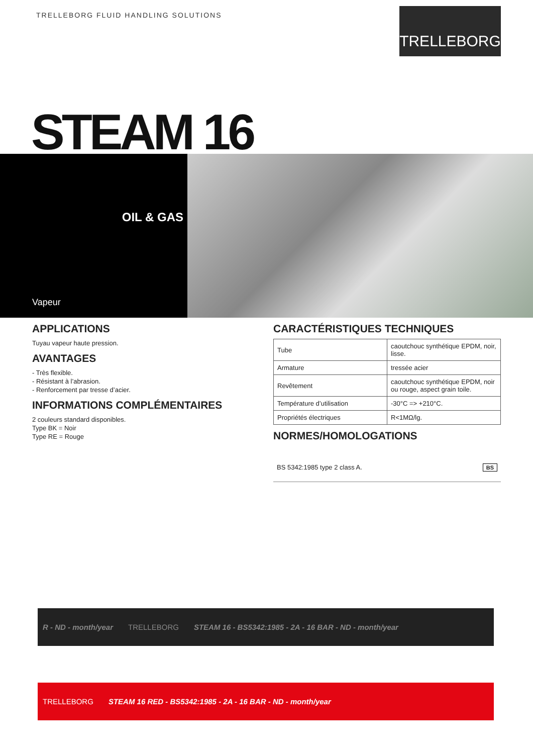TRELLEBORG FLUID HANDLING SOLUTIONS
TRELLEBORG
STEAM 16
OIL & GAS
Vapeur
APPLICATIONS
Tuyau vapeur haute pression.
AVANTAGES
- Très flexible.
- Résistant à l’abrasion.
- Renforcement par tresse d’acier.
INFORMATIONS COMPLÉMENTAIRES
2 couleurs standard disponibles.
Type BK = Noir
Type RE = Rouge
CARACTÉRISTIQUES TECHNIQUES
| Tube | caoutchouc synthétique EPDM, noir, lisse. |
| Armature | tressée acier |
| Revêtement | caoutchouc synthétique EPDM, noir ou rouge, aspect grain toile. |
| Température d’utilisation | -30°C => +210°C. |
| Propriétés électriques | R<1MΩ/lg. |
NORMES/HOMOLOGATIONS
BS 5342:1985 type 2 class A. BS
R - ND - month/year TRELLEBORG STEAM 16 - BS5342:1985 - 2A - 16 BAR - ND - month/year
TRELLEBORG STEAM 16 RED - BS5342:1985 - 2A - 16 BAR - ND - month/year